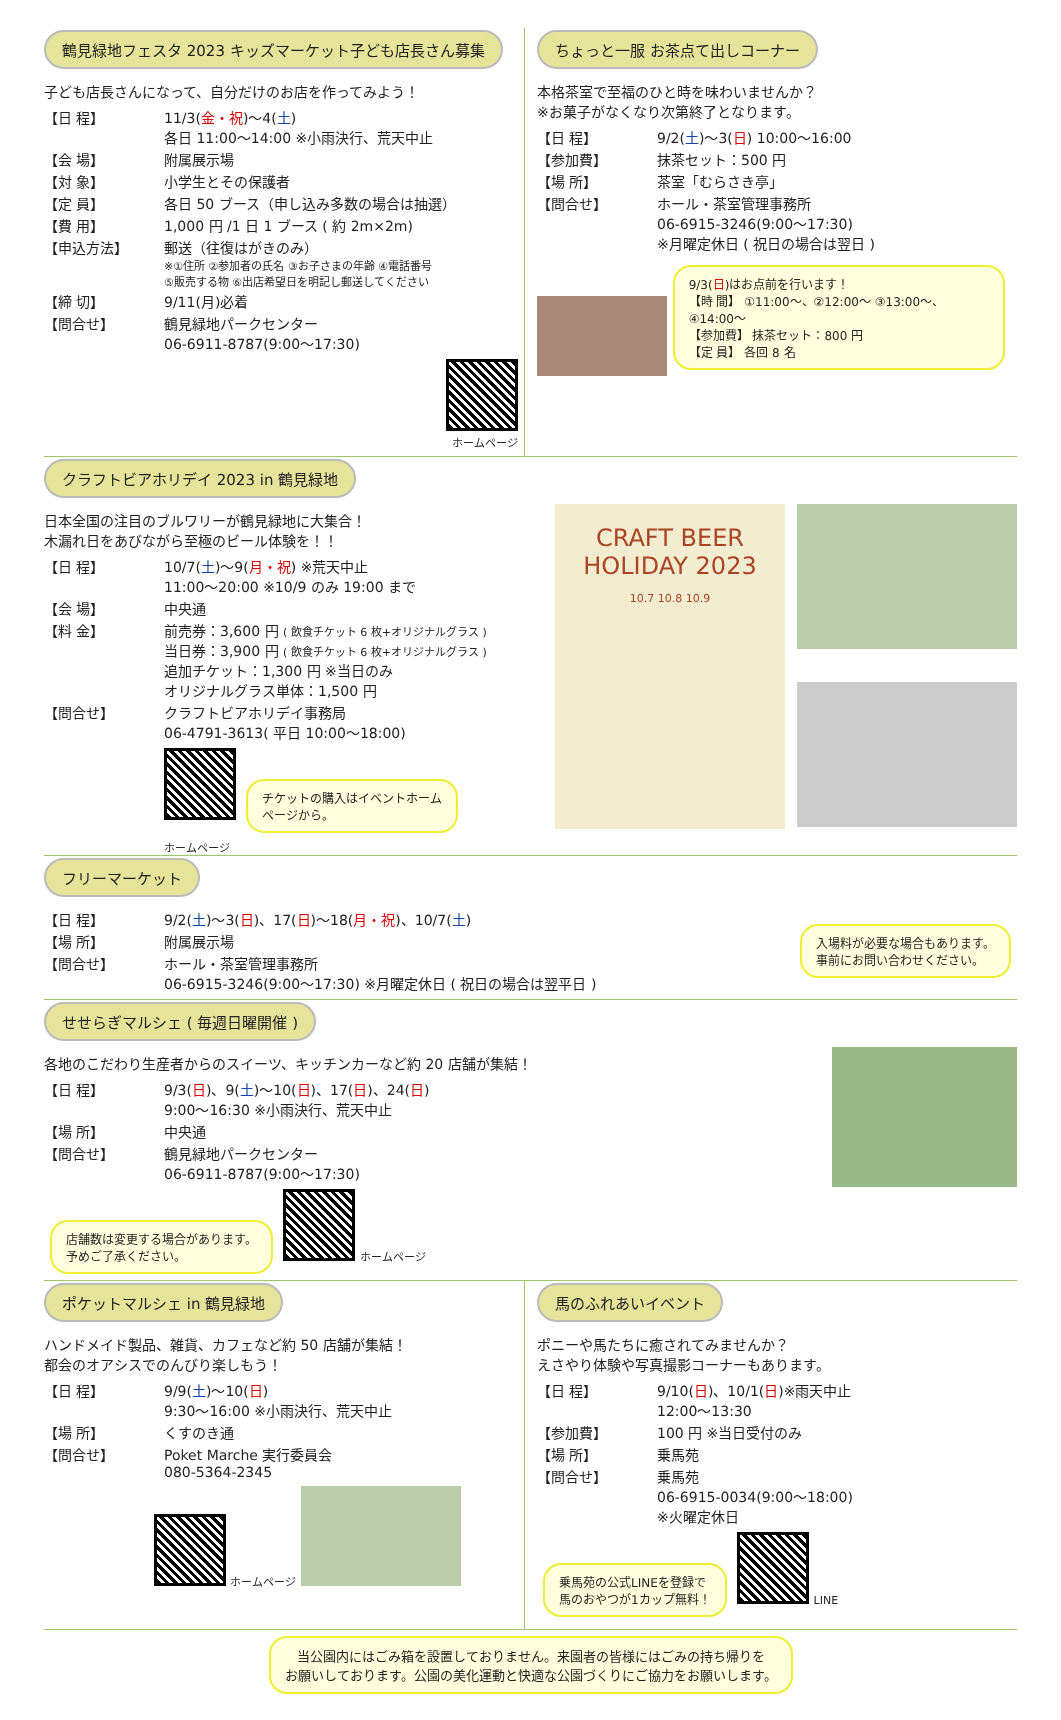鶴見緑地フェスタ 2023 キッズマーケット子ども店長さん募集
子ども店長さんになって、自分だけのお店を作ってみよう！
【日 程】
11/3(金・祝)～4(土)
各日 11:00～14:00 ※小雨決行、荒天中止
【会 場】
附属展示場
【対 象】
小学生とその保護者
【定 員】
各日 50 ブース（申し込み多数の場合は抽選）
【費 用】
1,000 円 /1 日 1 ブース ( 約 2m×2m)
【申込方法】
郵送（往復はがきのみ）
※①住所 ②参加者の氏名 ③お子さまの年齢 ④電話番号
⑤販売する物 ⑥出店希望日を明記し郵送してください
【締 切】
9/11(月)必着
【問合せ】
鶴見緑地パークセンター
06-6911-8787(9:00～17:30)
ホームページ
ちょっと一服 お茶点て出しコーナー
本格茶室で至福のひと時を味わいませんか？
※お菓子がなくなり次第終了となります。
【日 程】
9/2(土)～3(日) 10:00～16:00
【参加費】
抹茶セット：500 円
【場 所】
茶室「むらさき亭」
【問合せ】
ホール・茶室管理事務所
06-6915-3246(9:00～17:30)
※月曜定休日 ( 祝日の場合は翌日 )
9/3(日)はお点前を行います！
【時 間】 ①11:00～、②12:00～ ③13:00～、④14:00～
【参加費】 抹茶セット：800 円
【定 員】 各回 8 名
クラフトビアホリデイ 2023 in 鶴見緑地
日本全国の注目のブルワリーが鶴見緑地に大集合！
木漏れ日をあびながら至極のビール体験を！！
【日 程】
10/7(土)～9(月・祝) ※荒天中止
11:00～20:00 ※10/9 のみ 19:00 まで
【会 場】
中央通
【料 金】
前売券：3,600 円 ( 飲食チケット 6 枚+オリジナルグラス )
当日券：3,900 円 ( 飲食チケット 6 枚+オリジナルグラス )
追加チケット：1,300 円 ※当日のみ
オリジナルグラス単体：1,500 円
【問合せ】
クラフトビアホリデイ事務局
06-4791-3613( 平日 10:00～18:00)
チケットの購入はイベントホーム
ページから。
ホームページ
CRAFT BEER
HOLIDAY 2023
10.7 10.8 10.9
フリーマーケット
【日 程】
9/2(土)～3(日)、17(日)～18(月・祝)、10/7(土)
【場 所】
附属展示場
【問合せ】
ホール・茶室管理事務所
06-6915-3246(9:00～17:30) ※月曜定休日 ( 祝日の場合は翌平日 )
入場料が必要な場合もあります。
事前にお問い合わせください。
せせらぎマルシェ ( 毎週日曜開催 )
各地のこだわり生産者からのスイーツ、キッチンカーなど約 20 店舗が集結！
【日 程】
9/3(日)、9(土)～10(日)、17(日)、24(日)
9:00～16:30 ※小雨決行、荒天中止
【場 所】
中央通
【問合せ】
鶴見緑地パークセンター
06-6911-8787(9:00～17:30)
店舗数は変更する場合があります。
予めご了承ください。
ホームページ
ポケットマルシェ in 鶴見緑地
ハンドメイド製品、雑貨、カフェなど約 50 店舗が集結！
都会のオアシスでのんびり楽しもう！
【日 程】
9/9(土)～10(日)
9:30～16:00 ※小雨決行、荒天中止
【場 所】
くすのき通
【問合せ】
Poket Marche 実行委員会
080-5364-2345
ホームページ
馬のふれあいイベント
ポニーや馬たちに癒されてみませんか？
えさやり体験や写真撮影コーナーもあります。
【日 程】
9/10(日)、10/1(日)※雨天中止
12:00～13:30
【参加費】
100 円 ※当日受付のみ
【場 所】
乗馬苑
【問合せ】
乗馬苑
06-6915-0034(9:00～18:00)
※火曜定休日
乗馬苑の公式LINEを登録で
馬のおやつが1カップ無料！
LINE
当公園内にはごみ箱を設置しておりません。来園者の皆様にはごみの持ち帰りを
お願いしております。公園の美化運動と快適な公園づくりにご協力をお願いします。